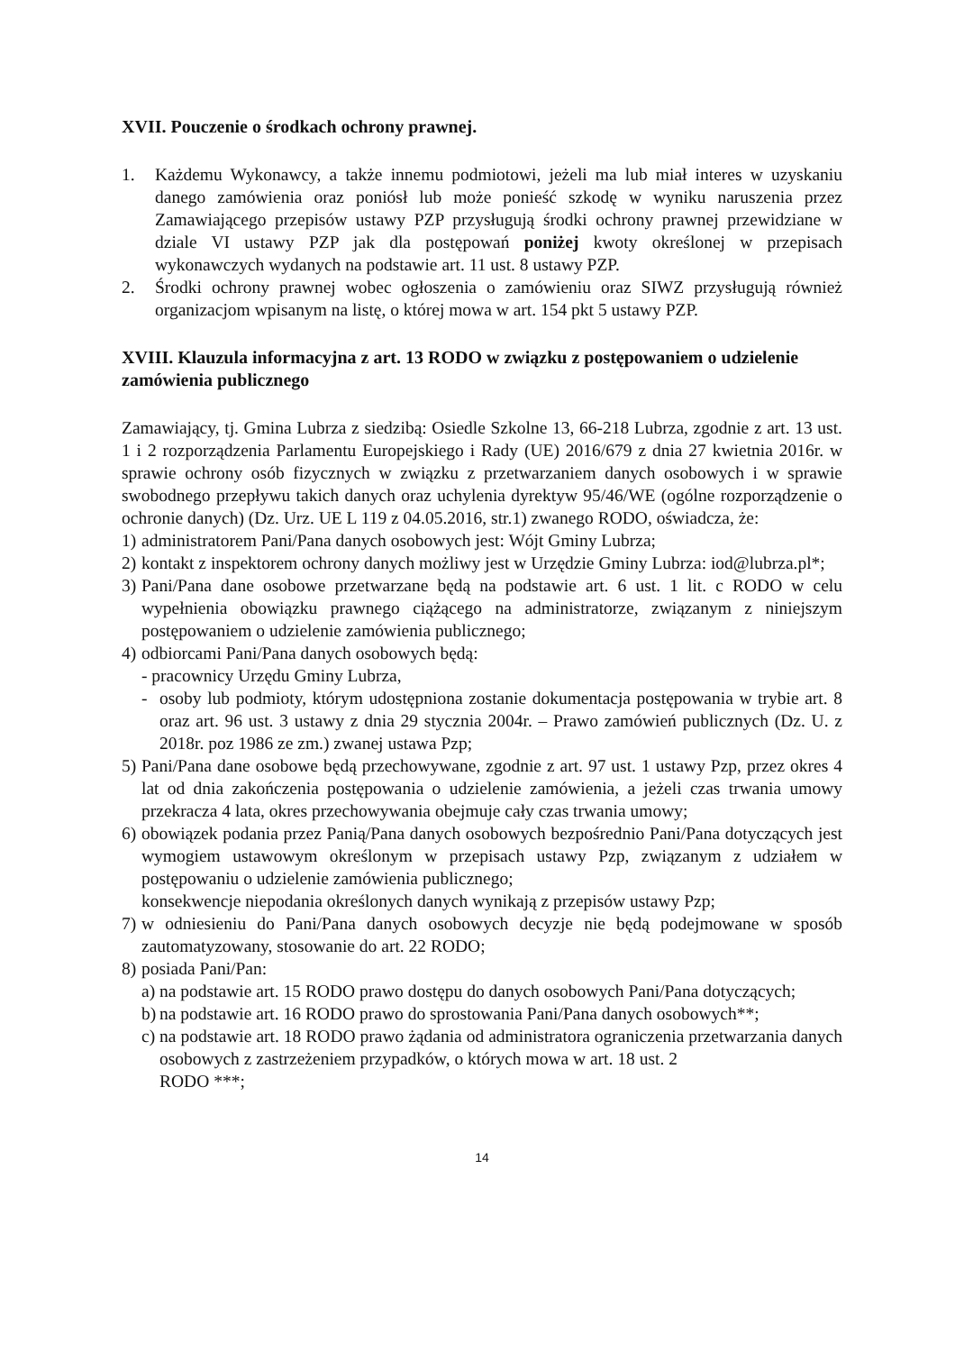XVII. Pouczenie o środkach ochrony prawnej.
1. Każdemu Wykonawcy, a także innemu podmiotowi, jeżeli ma lub miał interes w uzyskaniu danego zamówienia oraz poniósł lub może ponieść szkodę w wyniku naruszenia przez Zamawiającego przepisów ustawy PZP przysługują środki ochrony prawnej przewidziane w dziale VI ustawy PZP jak dla postępowań poniżej kwoty określonej w przepisach wykonawczych wydanych na podstawie art. 11 ust. 8 ustawy PZP.
2. Środki ochrony prawnej wobec ogłoszenia o zamówieniu oraz SIWZ przysługują również organizacjom wpisanym na listę, o której mowa w art. 154 pkt 5 ustawy PZP.
XVIII. Klauzula informacyjna z art. 13 RODO w związku z postępowaniem o udzielenie zamówienia publicznego
Zamawiający, tj. Gmina Lubrza z siedzibą: Osiedle Szkolne 13, 66-218 Lubrza, zgodnie z art. 13 ust. 1 i 2 rozporządzenia Parlamentu Europejskiego i Rady (UE) 2016/679 z dnia 27 kwietnia 2016r. w sprawie ochrony osób fizycznych w związku z przetwarzaniem danych osobowych i w sprawie swobodnego przepływu takich danych oraz uchylenia dyrektyw 95/46/WE (ogólne rozporządzenie o ochronie danych) (Dz. Urz. UE L 119 z 04.05.2016, str.1) zwanego RODO, oświadcza, że:
1) administratorem Pani/Pana danych osobowych jest: Wójt Gminy Lubrza;
2) kontakt z inspektorem ochrony danych możliwy jest w Urzędzie Gminy Lubrza: iod@lubrza.pl*;
3) Pani/Pana dane osobowe przetwarzane będą na podstawie art. 6 ust. 1 lit. c RODO w celu wypełnienia obowiązku prawnego ciążącego na administratorze, związanym z niniejszym postępowaniem o udzielenie zamówienia publicznego;
4) odbiorcami Pani/Pana danych osobowych będą:
- pracownicy Urzędu Gminy Lubrza,
- osoby lub podmioty, którym udostępniona zostanie dokumentacja postępowania w trybie art. 8 oraz art. 96 ust. 3 ustawy z dnia 29 stycznia 2004r. – Prawo zamówień publicznych (Dz. U. z 2018r. poz 1986 ze zm.) zwanej ustawa Pzp;
5) Pani/Pana dane osobowe będą przechowywane, zgodnie z art. 97 ust. 1 ustawy Pzp, przez okres 4 lat od dnia zakończenia postępowania o udzielenie zamówienia, a jeżeli czas trwania umowy przekracza 4 lata, okres przechowywania obejmuje cały czas trwania umowy;
6) obowiązek podania przez Panią/Pana danych osobowych bezpośrednio Pani/Pana dotyczących jest wymogiem ustawowym określonym w przepisach ustawy Pzp, związanym z udziałem w postępowaniu o udzielenie zamówienia publicznego;
konsekwencje niepodania określonych danych wynikają z przepisów ustawy Pzp;
7) w odniesieniu do Pani/Pana danych osobowych decyzje nie będą podejmowane w sposób zautomatyzowany, stosowanie do art. 22 RODO;
8) posiada Pani/Pan:
a) na podstawie art. 15 RODO prawo dostępu do danych osobowych Pani/Pana dotyczących;
b) na podstawie art. 16 RODO prawo do sprostowania Pani/Pana danych osobowych**;
c) na podstawie art. 18 RODO prawo żądania od administratora ograniczenia przetwarzania danych osobowych z zastrzeżeniem przypadków, o których mowa w art. 18 ust. 2
RODO ***;
14